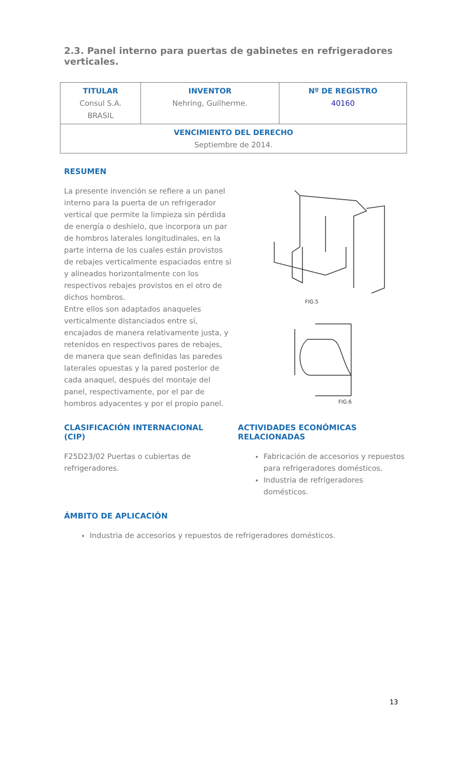2.3. Panel interno para puertas de gabinetes en refrigeradores verticales.
| TITULAR Consul S.A. BRASIL | INVENTOR Nehring, Guilherme. | Nº DE REGISTRO 40160 |
| VENCIMIENTO DEL DERECHO Septiembre de 2014. | | |
RESUMEN
La presente invención se refiere a un panel interno para la puerta de un refrigerador vertical que permite la limpieza sin pérdida de energía o deshielo, que incorpora un par de hombros laterales longitudinales, en la parte interna de los cuales están provistos de rebajes verticalmente espaciados entre si y alineados horizontalmente con los respectivos rebajes provistos en el otro de dichos hombros.
Entre ellos son adaptados anaqueles verticalmente distanciados entre sí, encajados de manera relativamente justa, y retenidos en respectivos pares de rebajes, de manera que sean definidas las paredes laterales opuestas y la pared posterior de cada anaquel, después del montaje del panel, respectivamente, por el par de hombros adyacentes y por el propio panel.
FIG.5
FIG.6
CLASIFICACIÓN INTERNACIONAL (CIP)
F25D23/02 Puertas o cubiertas de refrigeradores.
ACTIVIDADES ECONÓMICAS RELACIONADAS
Fabricación de accesorios y repuestos para refrigeradores domésticos.
Industria de refrigeradores domésticos.
ÁMBITO DE APLICACIÓN
Industria de accesorios y repuestos de refrigeradores domésticos.
13